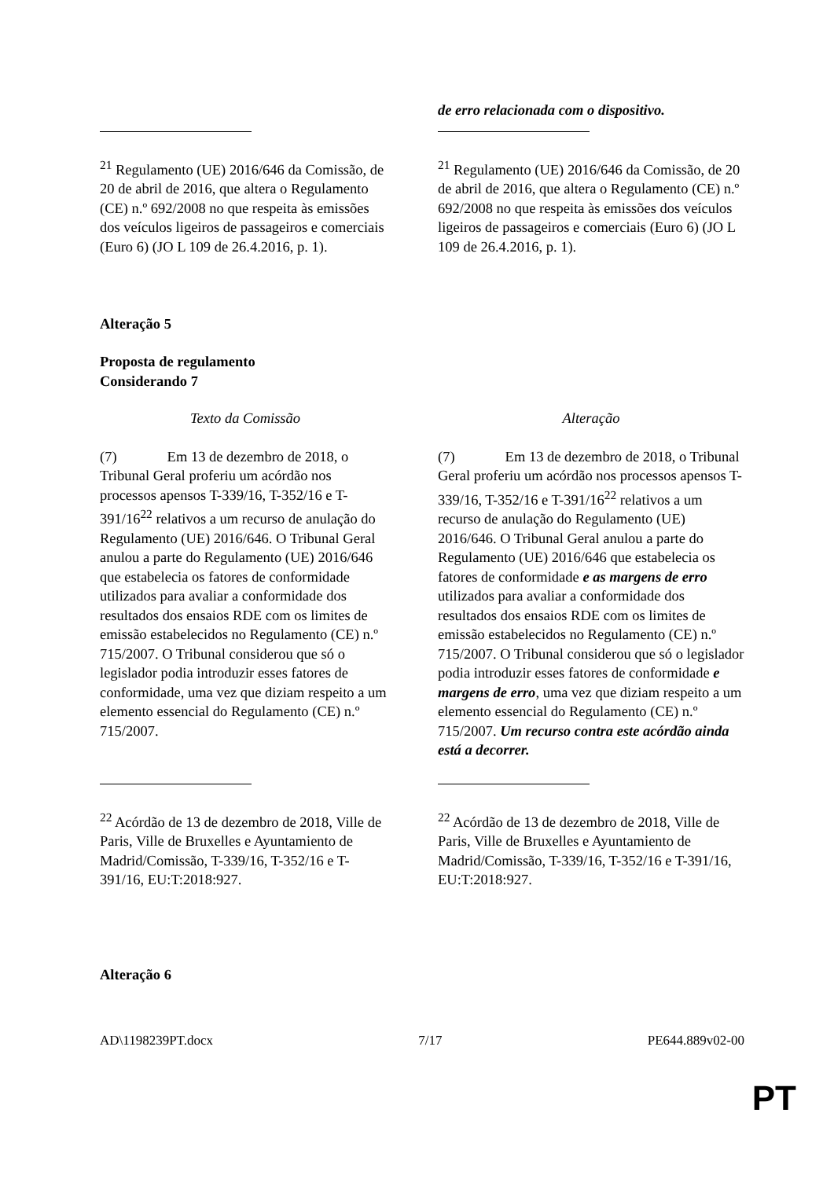| | de erro relacionada com o dispositivo. |
| <sup>21</sup> Regulamento (UE) 2016/646 da Comissão, de 20 de abril de 2016, que altera o Regulamento (CE) n.º 692/2008 no que respeita às emissões dos veículos ligeiros de passageiros e comerciais (Euro 6) (JO L 109 de 26.4.2016, p. 1). | <sup>21</sup> Regulamento (UE) 2016/646 da Comissão, de 20 de abril de 2016, que altera o Regulamento (CE) n.º 692/2008 no que respeita às emissões dos veículos ligeiros de passageiros e comerciais (Euro 6) (JO L 109 de 26.4.2016, p. 1). |
Alteração 5
Proposta de regulamento
Considerando 7
| Texto da Comissão | Alteração |
| (7) Em 13 de dezembro de 2018, o Tribunal Geral proferiu um acórdão nos processos apensos T-339/16, T-352/16 e T-391/16<sup>22</sup> relativos a um recurso de anulação do Regulamento (UE) 2016/646. O Tribunal Geral anulou a parte do Regulamento (UE) 2016/646 que estabelecia os fatores de conformidade utilizados para avaliar a conformidade dos resultados dos ensaios RDE com os limites de emissão estabelecidos no Regulamento (CE) n.º 715/2007. O Tribunal considerou que só o legislador podia introduzir esses fatores de conformidade, uma vez que diziam respeito a um elemento essencial do Regulamento (CE) n.º 715/2007. | (7) Em 13 de dezembro de 2018, o Tribunal Geral proferiu um acórdão nos processos apensos T-339/16, T-352/16 e T-391/16<sup>22</sup> relativos a um recurso de anulação do Regulamento (UE) 2016/646. O Tribunal Geral anulou a parte do Regulamento (UE) 2016/646 que estabelecia os fatores de conformidade e as margens de erro utilizados para avaliar a conformidade dos resultados dos ensaios RDE com os limites de emissão estabelecidos no Regulamento (CE) n.º 715/2007. O Tribunal considerou que só o legislador podia introduzir esses fatores de conformidade e margens de erro , uma vez que diziam respeito a um elemento essencial do Regulamento (CE) n.º 715/2007. Um recurso contra este acórdão ainda está a decorrer. |
| <sup>22</sup> Acórdão de 13 de dezembro de 2018, Ville de Paris, Ville de Bruxelles e Ayuntamiento de Madrid/Comissão, T-339/16, T-352/16 e T-391/16, EU:T:2018:927. | <sup>22</sup> Acórdão de 13 de dezembro de 2018, Ville de Paris, Ville de Bruxelles e Ayuntamiento de Madrid/Comissão, T-339/16, T-352/16 e T-391/16, EU:T:2018:927. |
Alteração 6
AD\1198239PT.docx 7/17 PE644.889v02-00
PT